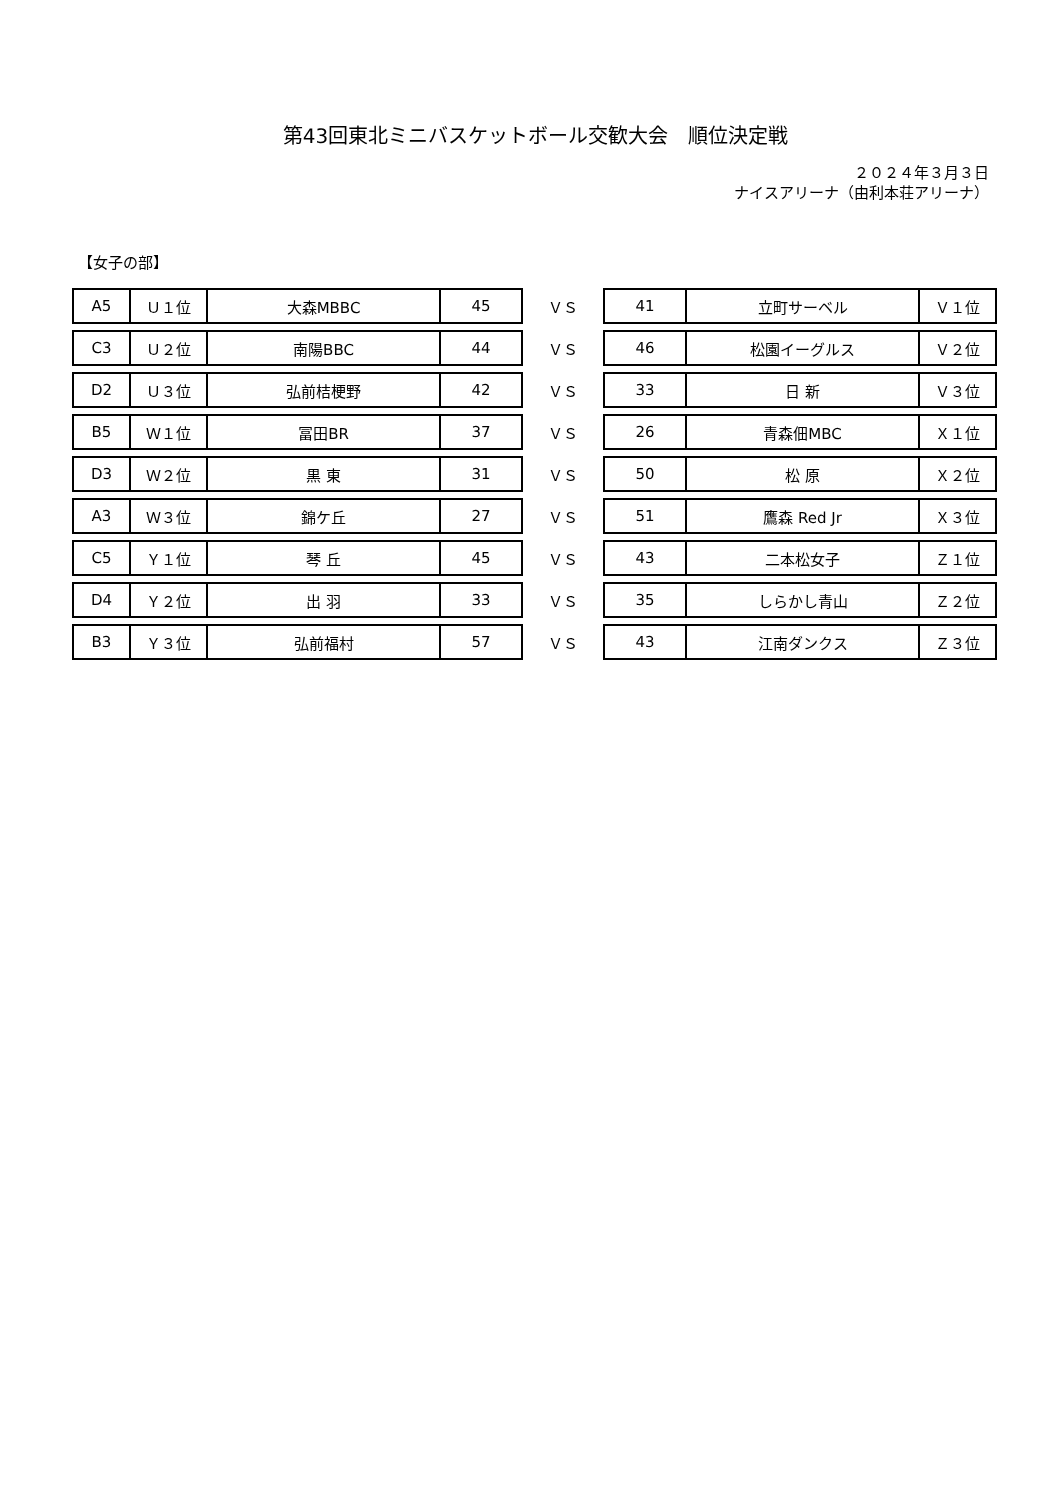第43回東北ミニバスケットボール交歓大会　順位決定戦
２０２４年３月３日
ナイスアリーナ（由利本荘アリーナ）
【女子の部】
| A5 | Ｕ１位 | 大森MBBC | 45 | ＶＳ | 41 | 立町サーベル | Ｖ１位 |
| C3 | Ｕ２位 | 南陽BBC | 44 | ＶＳ | 46 | 松園イーグルス | Ｖ２位 |
| D2 | Ｕ３位 | 弘前桔梗野 | 42 | ＶＳ | 33 | 日 新 | Ｖ３位 |
| B5 | Ｗ１位 | 冨田BR | 37 | ＶＳ | 26 | 青森佃MBC | Ｘ１位 |
| D3 | Ｗ２位 | 黒 東 | 31 | ＶＳ | 50 | 松 原 | Ｘ２位 |
| A3 | Ｗ３位 | 錦ケ丘 | 27 | ＶＳ | 51 | 鷹森 Red Jr | Ｘ３位 |
| C5 | Ｙ１位 | 琴 丘 | 45 | ＶＳ | 43 | 二本松女子 | Ｚ１位 |
| D4 | Ｙ２位 | 出 羽 | 33 | ＶＳ | 35 | しらかし青山 | Ｚ２位 |
| B3 | Ｙ３位 | 弘前福村 | 57 | ＶＳ | 43 | 江南ダンクス | Ｚ３位 |